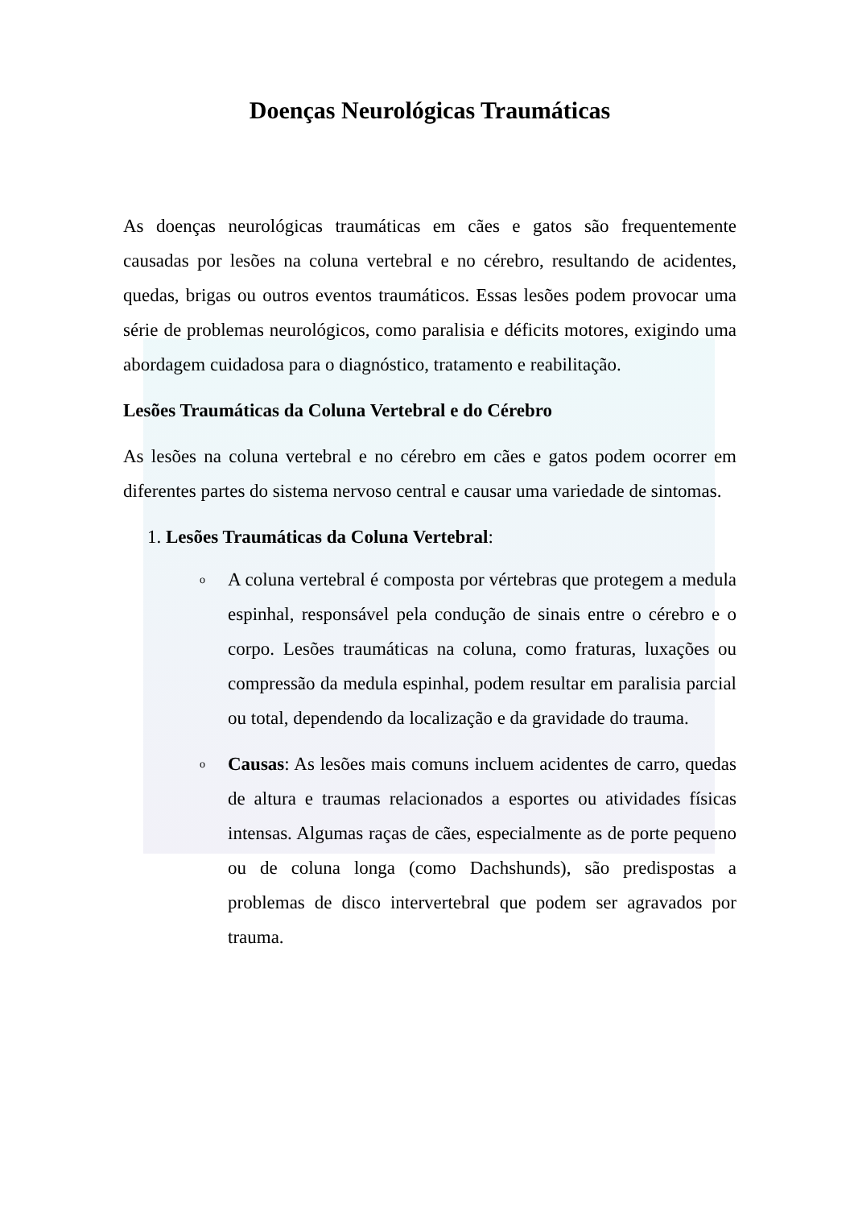Doenças Neurológicas Traumáticas
As doenças neurológicas traumáticas em cães e gatos são frequentemente causadas por lesões na coluna vertebral e no cérebro, resultando de acidentes, quedas, brigas ou outros eventos traumáticos. Essas lesões podem provocar uma série de problemas neurológicos, como paralisia e déficits motores, exigindo uma abordagem cuidadosa para o diagnóstico, tratamento e reabilitação.
Lesões Traumáticas da Coluna Vertebral e do Cérebro
As lesões na coluna vertebral e no cérebro em cães e gatos podem ocorrer em diferentes partes do sistema nervoso central e causar uma variedade de sintomas.
1. Lesões Traumáticas da Coluna Vertebral:
o A coluna vertebral é composta por vértebras que protegem a medula espinhal, responsável pela condução de sinais entre o cérebro e o corpo. Lesões traumáticas na coluna, como fraturas, luxações ou compressão da medula espinhal, podem resultar em paralisia parcial ou total, dependendo da localização e da gravidade do trauma.
o Causas: As lesões mais comuns incluem acidentes de carro, quedas de altura e traumas relacionados a esportes ou atividades físicas intensas. Algumas raças de cães, especialmente as de porte pequeno ou de coluna longa (como Dachshunds), são predispostas a problemas de disco intervertebral que podem ser agravados por trauma.